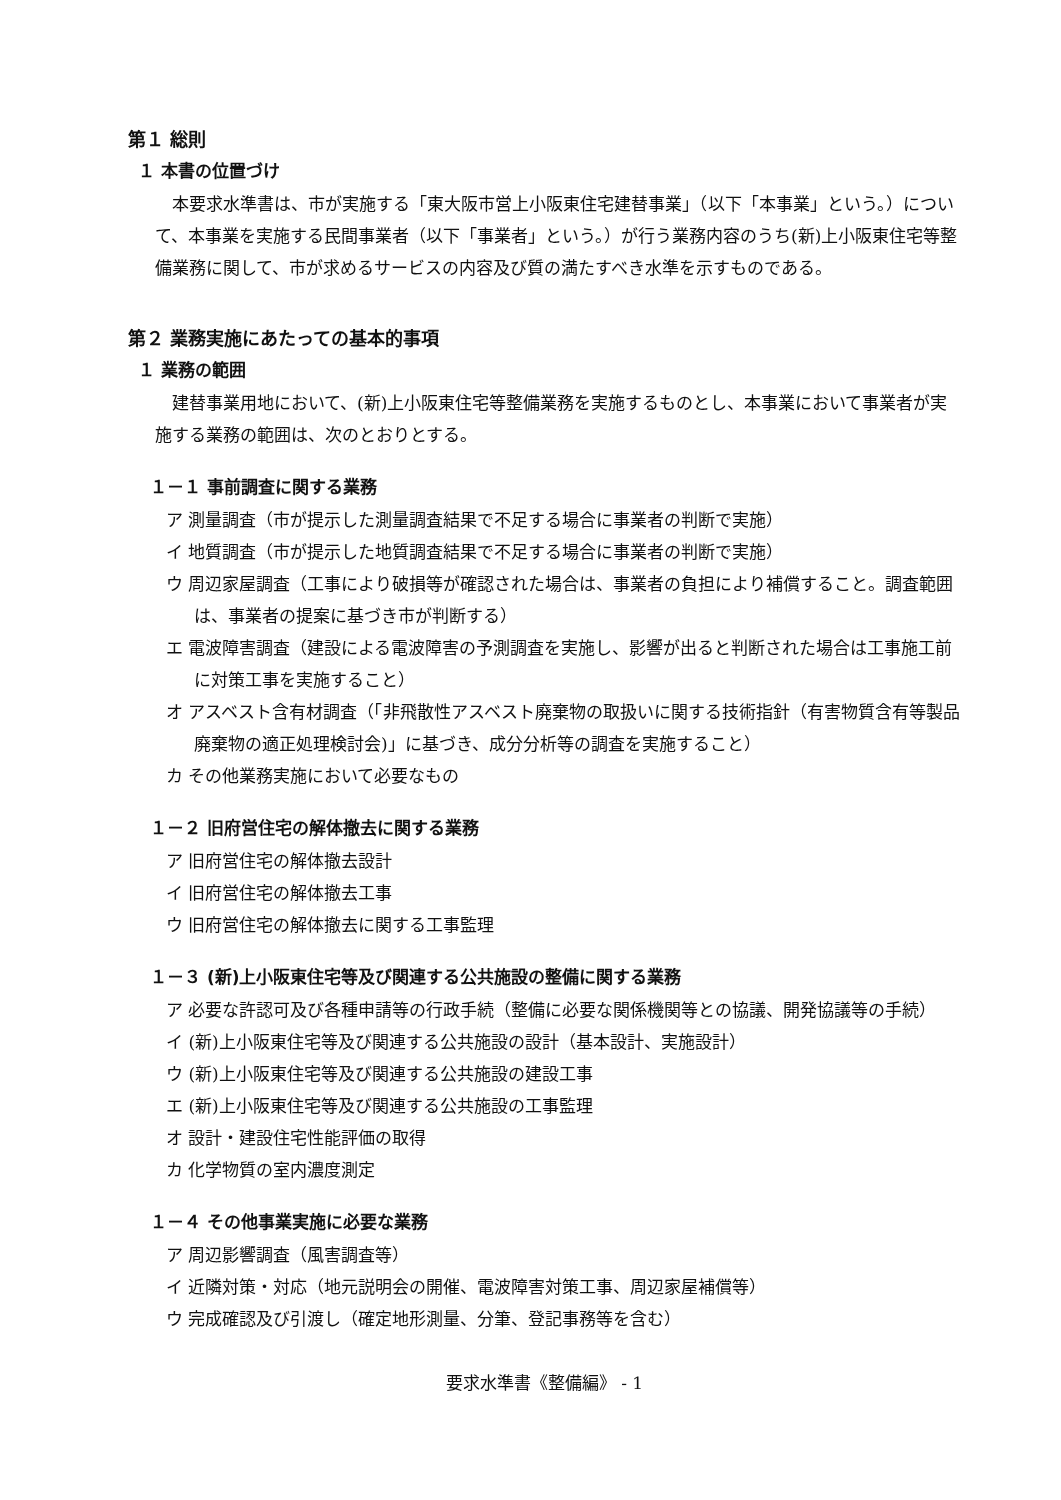第１ 総則
１ 本書の位置づけ
本要求水準書は、市が実施する「東大阪市営上小阪東住宅建替事業」（以下「本事業」という。）について、本事業を実施する民間事業者（以下「事業者」という。）が行う業務内容のうち(新)上小阪東住宅等整備業務に関して、市が求めるサービスの内容及び質の満たすべき水準を示すものである。
第２ 業務実施にあたっての基本的事項
１ 業務の範囲
建替事業用地において、(新)上小阪東住宅等整備業務を実施するものとし、本事業において事業者が実施する業務の範囲は、次のとおりとする。
１－１ 事前調査に関する業務
ア 測量調査（市が提示した測量調査結果で不足する場合に事業者の判断で実施）
イ 地質調査（市が提示した地質調査結果で不足する場合に事業者の判断で実施）
ウ 周辺家屋調査（工事により破損等が確認された場合は、事業者の負担により補償すること。調査範囲は、事業者の提案に基づき市が判断する）
エ 電波障害調査（建設による電波障害の予測調査を実施し、影響が出ると判断された場合は工事施工前に対策工事を実施すること）
オ アスベスト含有材調査（「非飛散性アスベスト廃棄物の取扱いに関する技術指針（有害物質含有等製品廃棄物の適正処理検討会)」に基づき、成分分析等の調査を実施すること）
カ その他業務実施において必要なもの
１－２ 旧府営住宅の解体撤去に関する業務
ア 旧府営住宅の解体撤去設計
イ 旧府営住宅の解体撤去工事
ウ 旧府営住宅の解体撤去に関する工事監理
１－３ (新)上小阪東住宅等及び関連する公共施設の整備に関する業務
ア 必要な許認可及び各種申請等の行政手続（整備に必要な関係機関等との協議、開発協議等の手続）
イ (新)上小阪東住宅等及び関連する公共施設の設計（基本設計、実施設計）
ウ (新)上小阪東住宅等及び関連する公共施設の建設工事
エ (新)上小阪東住宅等及び関連する公共施設の工事監理
オ 設計・建設住宅性能評価の取得
カ 化学物質の室内濃度測定
１－４ その他事業実施に必要な業務
ア 周辺影響調査（風害調査等）
イ 近隣対策・対応（地元説明会の開催、電波障害対策工事、周辺家屋補償等）
ウ 完成確認及び引渡し（確定地形測量、分筆、登記事務等を含む）
要求水準書《整備編》 - 1